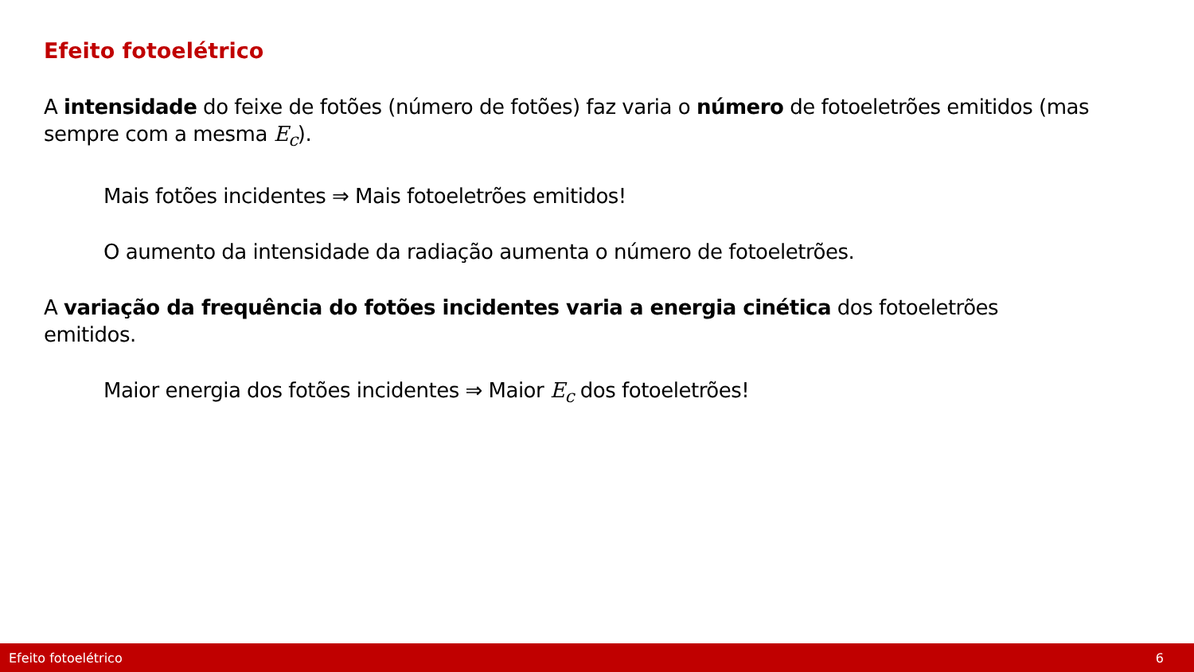Efeito fotoelétrico
A intensidade do feixe de fotões (número de fotões) faz varia o número de fotoeletrões emitidos (mas sempre com a mesma E<sub>c</sub>).
Mais fotões incidentes ⇒ Mais fotoeletrões emitidos!
O aumento da intensidade da radiação aumenta o número de fotoeletrões.
A variação da frequência do fotões incidentes varia a energia cinética dos fotoeletrões emitidos.
Maior energia dos fotões incidentes ⇒ Maior E<sub>c</sub> dos fotoeletrões!
Efeito fotoelétrico 6